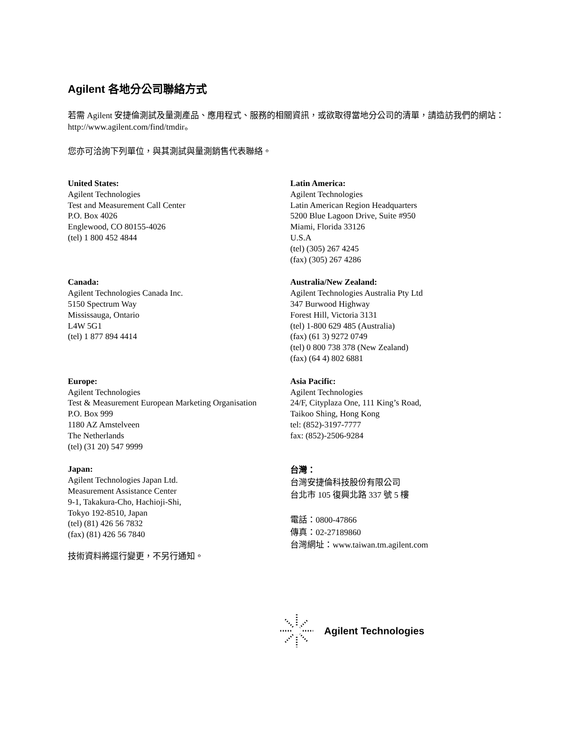Agilent 各地分公司聯絡方式
若需 Agilent 安捷倫測試及量測產品、應用程式、服務的相關資訊，或欲取得當地分公司的清單，請造訪我們的網站：http://www.agilent.com/find/tmdir。
您亦可洽詢下列單位，與其測試與量測銷售代表聯絡。
United States:
Agilent Technologies
Test and Measurement Call Center
P.O. Box 4026
Englewood, CO 80155-4026
(tel) 1 800 452 4844
Latin America:
Agilent Technologies
Latin American Region Headquarters
5200 Blue Lagoon Drive, Suite #950
Miami, Florida 33126
U.S.A
(tel) (305) 267 4245
(fax) (305) 267 4286
Canada:
Agilent Technologies Canada Inc.
5150 Spectrum Way
Mississauga, Ontario
L4W 5G1
(tel) 1 877 894 4414
Australia/New Zealand:
Agilent Technologies Australia Pty Ltd
347 Burwood Highway
Forest Hill, Victoria 3131
(tel) 1-800 629 485 (Australia)
(fax) (61 3) 9272 0749
(tel) 0 800 738 378 (New Zealand)
(fax) (64 4) 802 6881
Europe:
Agilent Technologies
Test & Measurement European Marketing Organisation
P.O. Box 999
1180 AZ Amstelveen
The Netherlands
(tel) (31 20) 547 9999
Asia Pacific:
Agilent Technologies
24/F, Cityplaza One, 111 King’s Road,
Taikoo Shing, Hong Kong
tel: (852)-3197-7777
fax: (852)-2506-9284
Japan:
Agilent Technologies Japan Ltd.
Measurement Assistance Center
9-1, Takakura-Cho, Hachioji-Shi,
Tokyo 192-8510, Japan
(tel) (81) 426 56 7832
(fax) (81) 426 56 7840
技術資料將逕行變更，不另行通知。
台灣：
台灣安捷倫科技股份有限公司
台北市 105 復興北路 337 號 5 樓
電話：0800-47866
傳真：02-27189860
台灣網址：www.taiwan.tm.agilent.com
Agilent Technologies